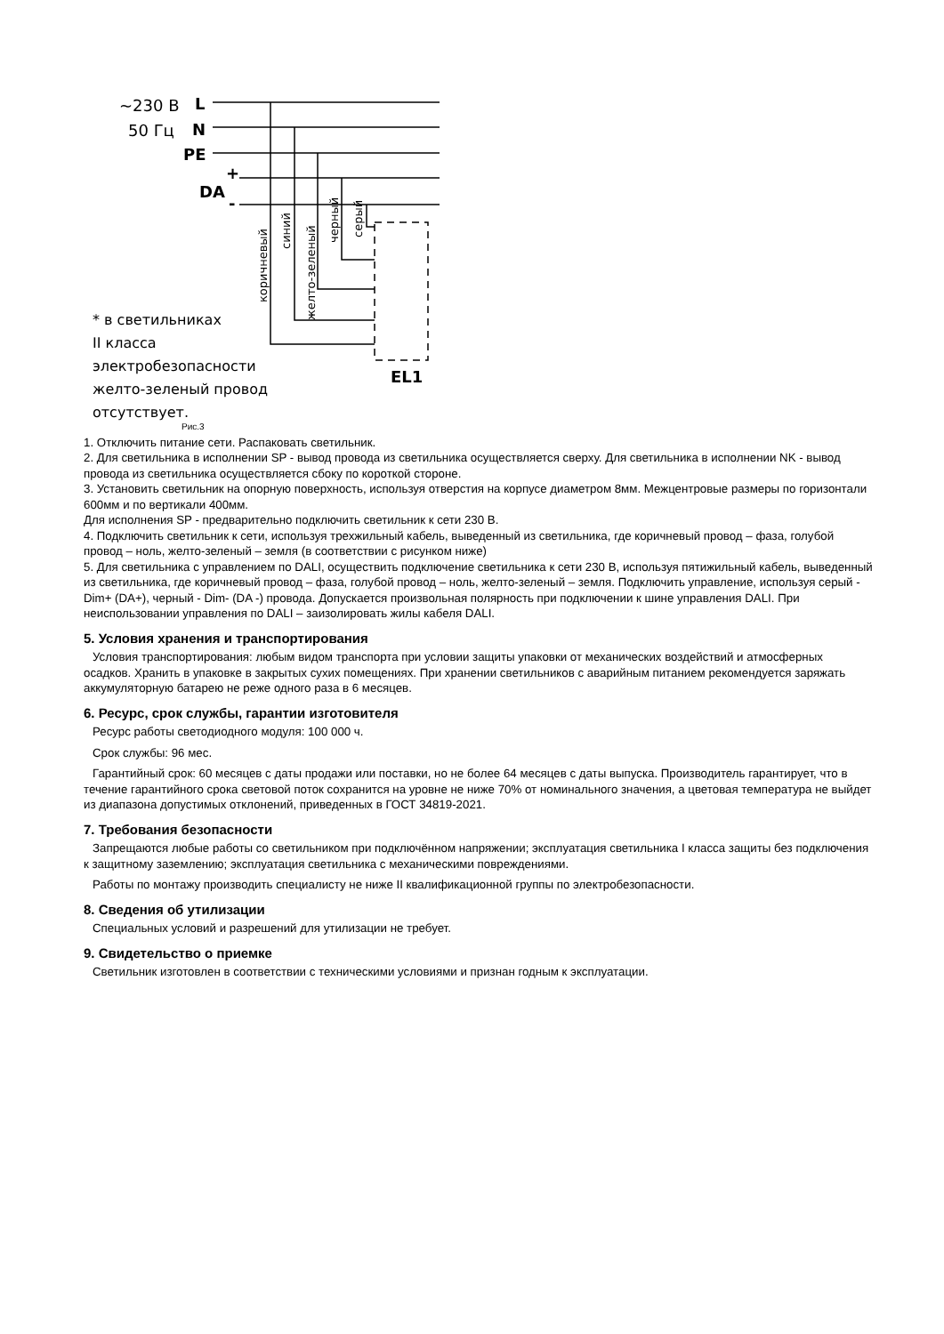~230 В
50 Гц
L
N
PE
+
DA
-
коричневый
синий
желто-зеленый
черный
серый
EL1
* в светильниках
II класса
электробезопасности
желто-зеленый провод
отсутствует.
Рис.3
1. Отключить питание сети. Распаковать светильник.
2. Для светильника в исполнении SP - вывод провода из светильника осуществляется сверху. Для светильника в исполнении NK - вывод провода из светильника осуществляется сбоку по короткой стороне.
3. Установить светильник на опорную поверхность, используя отверстия на корпусе диаметром 8мм. Межцентровые размеры по горизонтали 600мм и по вертикали 400мм.
Для исполнения SP - предварительно подключить светильник к сети 230 В.
4. Подключить светильник к сети, используя трехжильный кабель, выведенный из светильника, где коричневый провод – фаза, голубой провод – ноль, желто-зеленый – земля (в соответствии с рисунком ниже)
5. Для светильника с управлением по DALI, осуществить подключение светильника к сети 230 В, используя пятижильный кабель, выведенный из светильника, где коричневый провод – фаза, голубой провод – ноль, желто-зеленый – земля. Подключить управление, используя серый - Dim+ (DA+), черный - Dim- (DA -) провода. Допускается произвольная полярность при подключении к шине управления DALI. При неиспользовании управления по DALI – заизолировать жилы кабеля DALI.
5. Условия хранения и транспортирования
Условия транспортирования: любым видом транспорта при условии защиты упаковки от механических воздействий и атмосферных осадков. Хранить в упаковке в закрытых сухих помещениях. При хранении светильников с аварийным питанием рекомендуется заряжать аккумуляторную батарею не реже одного раза в 6 месяцев.
6. Ресурс, срок службы, гарантии изготовителя
Ресурс работы светодиодного модуля: 100 000 ч.
Срок службы: 96 мес.
Гарантийный срок: 60 месяцев с даты продажи или поставки, но не более 64 месяцев с даты выпуска. Производитель гарантирует, что в течение гарантийного срока световой поток сохранится на уровне не ниже 70% от номинального значения, а цветовая температура не выйдет из диапазона допустимых отклонений, приведенных в ГОСТ 34819-2021.
7. Требования безопасности
Запрещаются любые работы со светильником при подключённом напряжении; эксплуатация светильника I класса защиты без подключения к защитному заземлению; эксплуатация светильника с механическими повреждениями.
Работы по монтажу производить специалисту не ниже II квалификационной группы по электробезопасности.
8. Сведения об утилизации
Специальных условий и разрешений для утилизации не требует.
9. Свидетельство о приемке
Светильник изготовлен в соответствии с техническими условиями и признан годным к эксплуатации.